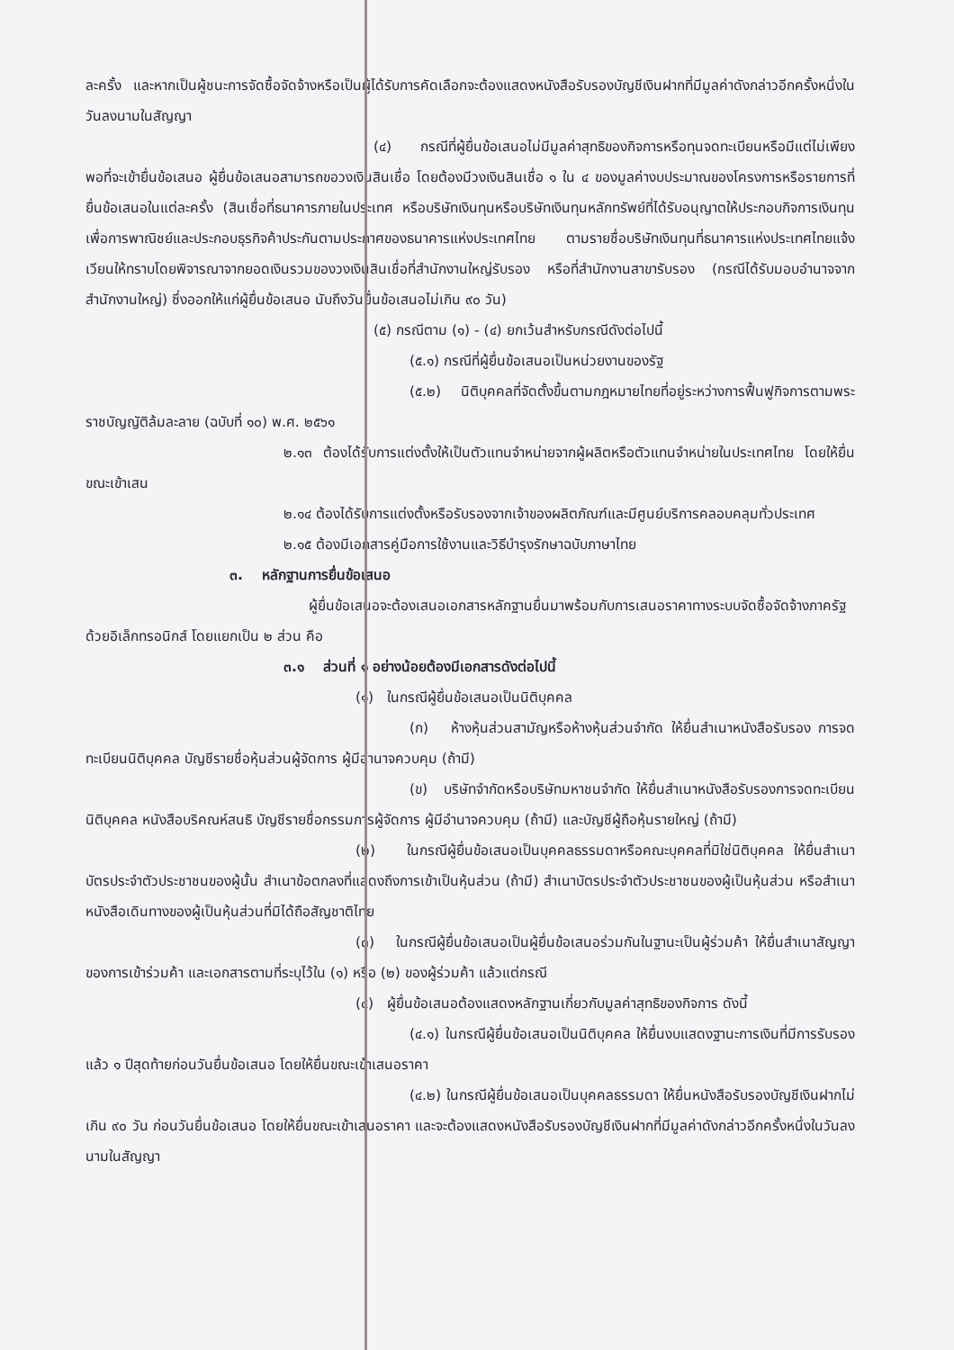ละครั้ง และหากเป็นผู้ชนะการจัดซื้อจัดจ้างหรือเป็นผู้ได้รับการคัดเลือกจะต้องแสดงหนังสือรับรองบัญชีเงินฝากที่มีมูลค่าดังกล่าวอีกครั้งหนึ่งในวันลงนามในสัญญา
(๔) กรณีที่ผู้ยื่นข้อเสนอไม่มีมูลค่าสุทธิของกิจการหรือทุนจดทะเบียนหรือมีแต่ไม่เพียงพอที่จะเข้ายื่นข้อเสนอ ผู้ยื่นข้อเสนอสามารถขอวงเงินสินเชื่อ โดยต้องมีวงเงินสินเชื่อ ๑ ใน ๔ ของมูลค่างบประมาณของโครงการหรือรายการที่ยื่นข้อเสนอในแต่ละครั้ง (สินเชื่อที่ธนาคารภายในประเทศ หรือบริษัทเงินทุนหรือบริษัทเงินทุนหลักทรัพย์ที่ได้รับอนุญาตให้ประกอบกิจการเงินทุนเพื่อการพาณิชย์และประกอบธุรกิจค้าประกันตามประกาศของธนาคารแห่งประเทศไทย ตามรายชื่อบริษัทเงินทุนที่ธนาคารแห่งประเทศไทยแจ้งเวียนให้ทราบโดยพิจารณาจากยอดเงินรวมของวงเงินสินเชื่อที่สำนักงานใหญ่รับรอง หรือที่สำนักงานสาขารับรอง (กรณีได้รับมอบอำนาจจากสำนักงานใหญ่) ซึ่งออกให้แก่ผู้ยื่นข้อเสนอ นับถึงวันยื่นข้อเสนอไม่เกิน ๙๐ วัน)
(๕) กรณีตาม (๑) - (๔) ยกเว้นสำหรับกรณีดังต่อไปนี้
(๕.๑) กรณีที่ผู้ยื่นข้อเสนอเป็นหน่วยงานของรัฐ
(๕.๒) นิติบุคคลที่จัดตั้งขึ้นตามกฎหมายไทยที่อยู่ระหว่างการฟื้นฟูกิจการตามพระราชบัญญัติล้มละลาย (ฉบับที่ ๑๐) พ.ศ. ๒๕๖๑
๒.๑๓ ต้องได้รับการแต่งตั้งให้เป็นตัวแทนจำหน่ายจากผู้ผลิตหรือตัวแทนจำหน่ายในประเทศไทย โดยให้ยื่นขณะเข้าเสน
๒.๑๔ ต้องได้รับการแต่งตั้งหรือรับรองจากเจ้าของผลิตภัณฑ์และมีศูนย์บริการคลอบคลุมทั่วประเทศ
๒.๑๕ ต้องมีเอกสารคู่มือการใช้งานและวิธีบำรุงรักษาฉบับภาษาไทย
๓. หลักฐานการยื่นข้อเสนอ
ผู้ยื่นข้อเสนอจะต้องเสนอเอกสารหลักฐานยื่นมาพร้อมกับการเสนอราคาทางระบบจัดซื้อจัดจ้างภาครัฐด้วยอิเล็กทรอนิกส์ โดยแยกเป็น ๒ ส่วน คือ
๓.๑ ส่วนที่ ๑ อย่างน้อยต้องมีเอกสารดังต่อไปนี้
(๑) ในกรณีผู้ยื่นข้อเสนอเป็นนิติบุคคล
(ก) ห้างหุ้นส่วนสามัญหรือห้างหุ้นส่วนจำกัด ให้ยื่นสำเนาหนังสือรับรอง การจดทะเบียนนิติบุคคล บัญชีรายชื่อหุ้นส่วนผู้จัดการ ผู้มีอำนาจควบคุม (ถ้ามี)
(ข) บริษัทจำกัดหรือบริษัทมหาชนจำกัด ให้ยื่นสำเนาหนังสือรับรองการจดทะเบียน นิติบุคคล หนังสือบริคณห์สนธิ บัญชีรายชื่อกรรมการผู้จัดการ ผู้มีอำนาจควบคุม (ถ้ามี) และบัญชีผู้ถือหุ้นรายใหญ่ (ถ้ามี)
(๒) ในกรณีผู้ยื่นข้อเสนอเป็นบุคคลธรรมดาหรือคณะบุคคลที่มิใช่นิติบุคคล ให้ยื่นสำเนาบัตรประจำตัวประชาชนของผู้นั้น สำเนาข้อตกลงที่แสดงถึงการเข้าเป็นหุ้นส่วน (ถ้ามี) สำเนาบัตรประจำตัวประชาชนของผู้เป็นหุ้นส่วน หรือสำเนาหนังสือเดินทางของผู้เป็นหุ้นส่วนที่มิได้ถือสัญชาติไทย
(๓) ในกรณีผู้ยื่นข้อเสนอเป็นผู้ยื่นข้อเสนอร่วมกันในฐานะเป็นผู้ร่วมค้า ให้ยื่นสำเนาสัญญาของการเข้าร่วมค้า และเอกสารตามที่ระบุไว้ใน (๑) หรือ (๒) ของผู้ร่วมค้า แล้วแต่กรณี
(๔) ผู้ยื่นข้อเสนอต้องแสดงหลักฐานเกี่ยวกับมูลค่าสุทธิของกิจการ ดังนี้
(๔.๑) ในกรณีผู้ยื่นข้อเสนอเป็นนิติบุคคล ให้ยื่นงบแสดงฐานะการเงินที่มีการรับรองแล้ว ๑ ปีสุดท้ายก่อนวันยื่นข้อเสนอ โดยให้ยื่นขณะเข้าเสนอราคา
(๔.๒) ในกรณีผู้ยื่นข้อเสนอเป็นบุคคลธรรมดา ให้ยื่นหนังสือรับรองบัญชีเงินฝากไม่เกิน ๙๐ วัน ก่อนวันยื่นข้อเสนอ โดยให้ยื่นขณะเข้าเสนอราคา และจะต้องแสดงหนังสือรับรองบัญชีเงินฝากที่มีมูลค่าดังกล่าวอีกครั้งหนึ่งในวันลงนามในสัญญา